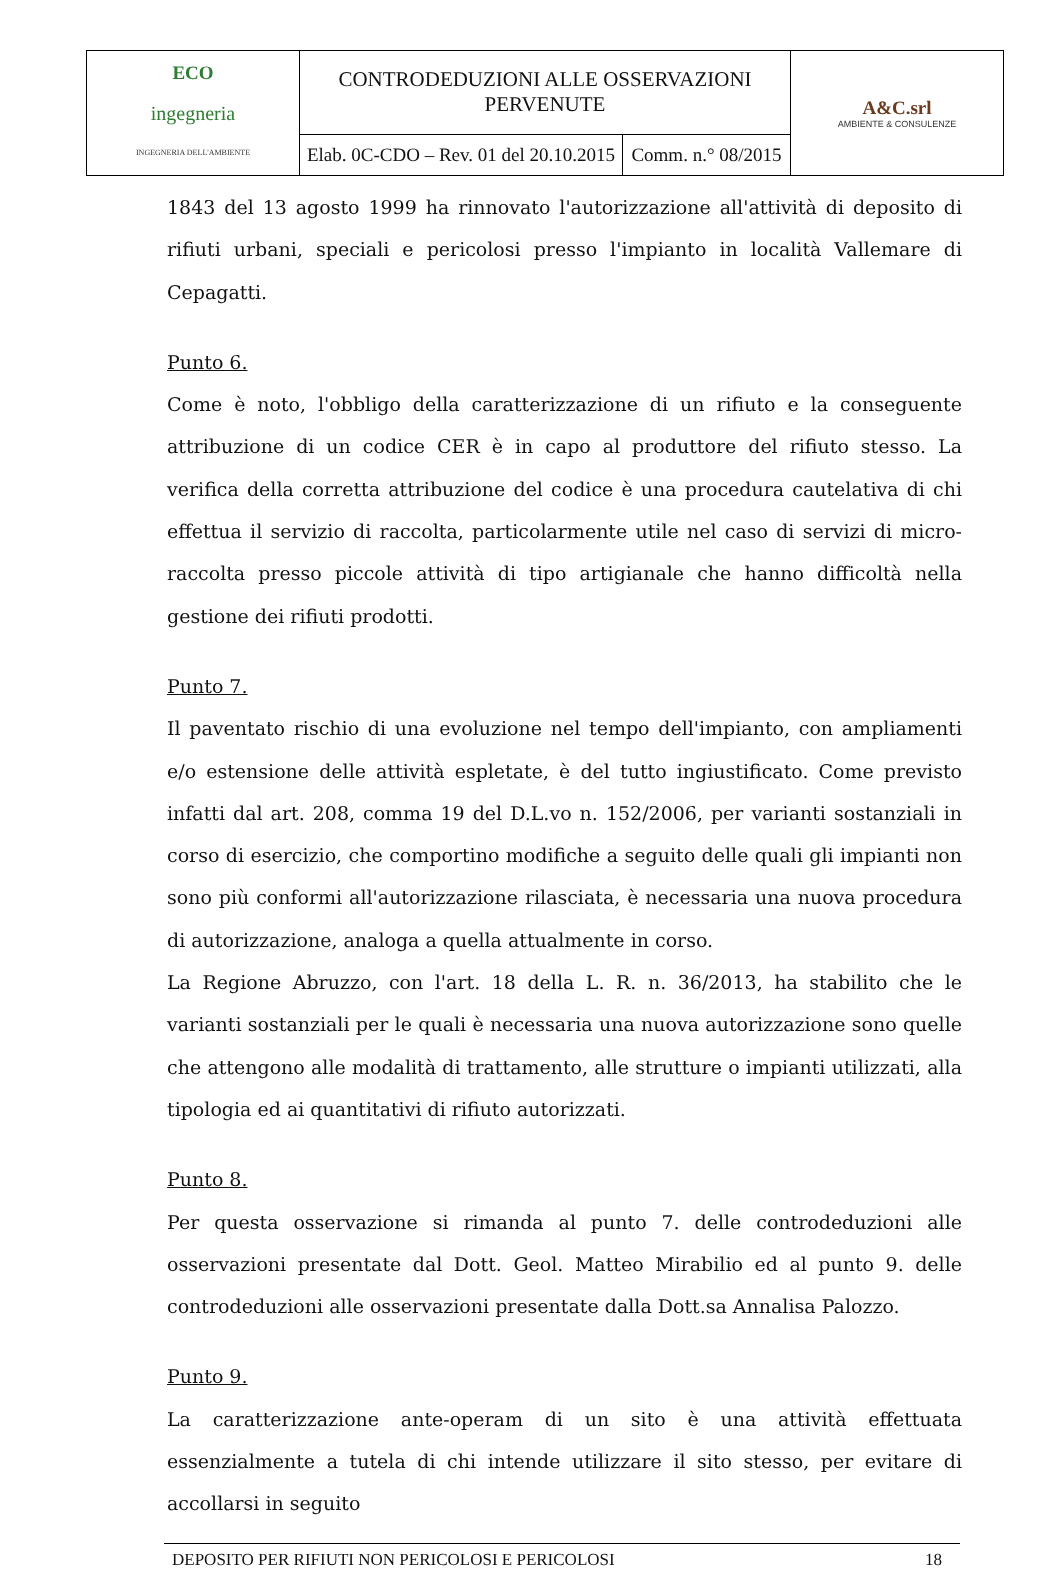| ECO ingegneria INGEGNERIA DELL'AMBIENTE | CONTRODEDUZIONI ALLE OSSERVAZIONI PERVENUTE | | A&C.srl AMBIENTE & CONSULENZE |
| | Elab. 0C-CDO – Rev. 01 del 20.10.2015 | Comm. n.° 08/2015 | |
1843 del 13 agosto 1999 ha rinnovato l'autorizzazione all'attività di deposito di rifiuti urbani, speciali e pericolosi presso l'impianto in località Vallemare di Cepagatti.
Punto 6.
Come è noto, l'obbligo della caratterizzazione di un rifiuto e la conseguente attribuzione di un codice CER è in capo al produttore del rifiuto stesso. La verifica della corretta attribuzione del codice è una procedura cautelativa di chi effettua il servizio di raccolta, particolarmente utile nel caso di servizi di micro-raccolta presso piccole attività di tipo artigianale che hanno difficoltà nella gestione dei rifiuti prodotti.
Punto 7.
Il paventato rischio di una evoluzione nel tempo dell'impianto, con ampliamenti e/o estensione delle attività espletate, è del tutto ingiustificato. Come previsto infatti dal art. 208, comma 19 del D.L.vo n. 152/2006, per varianti sostanziali in corso di esercizio, che comportino modifiche a seguito delle quali gli impianti non sono più conformi all'autorizzazione rilasciata, è necessaria una nuova procedura di autorizzazione, analoga a quella attualmente in corso.
La Regione Abruzzo, con l'art. 18 della L. R. n. 36/2013, ha stabilito che le varianti sostanziali per le quali è necessaria una nuova autorizzazione sono quelle che attengono alle modalità di trattamento, alle strutture o impianti utilizzati, alla tipologia ed ai quantitativi di rifiuto autorizzati.
Punto 8.
Per questa osservazione si rimanda al punto 7. delle controdeduzioni alle osservazioni presentate dal Dott. Geol. Matteo Mirabilio ed al punto 9. delle controdeduzioni alle osservazioni presentate dalla Dott.sa Annalisa Palozzo.
Punto 9.
La caratterizzazione ante-operam di un sito è una attività effettuata essenzialmente a tutela di chi intende utilizzare il sito stesso, per evitare di accollarsi in seguito
DEPOSITO PER RIFIUTI NON PERICOLOSI E PERICOLOSI 18